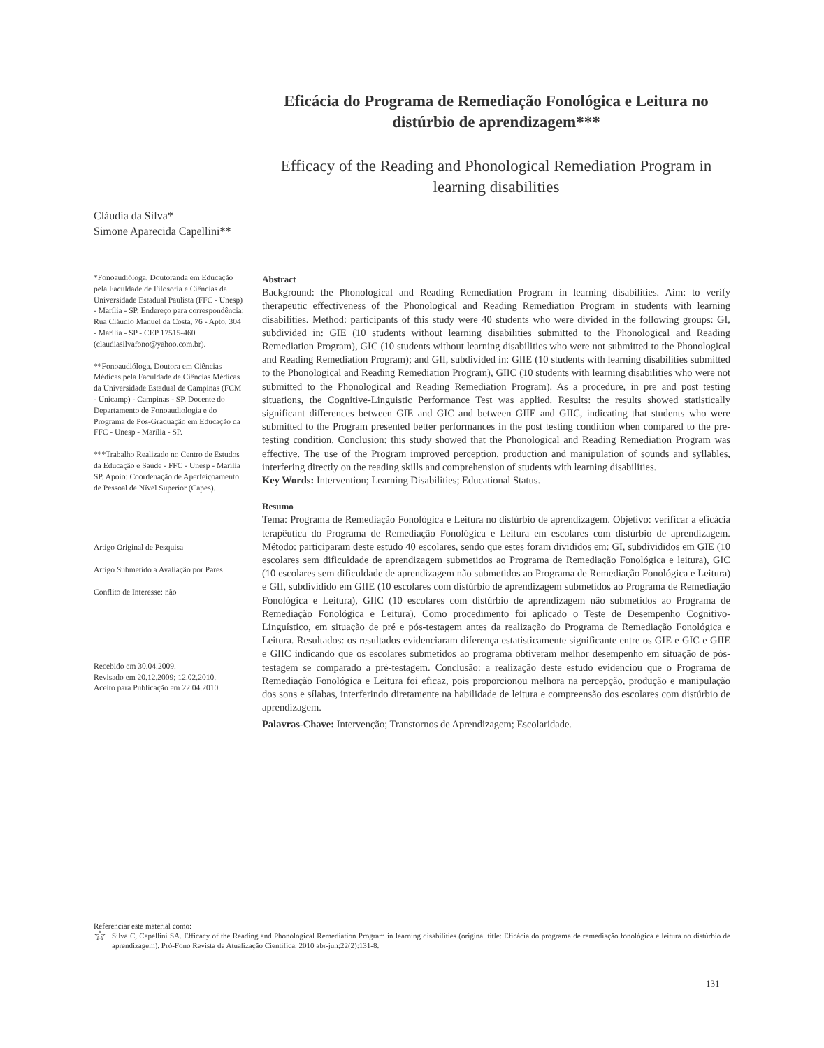Eficácia do Programa de Remediação Fonológica e Leitura no distúrbio de aprendizagem***
Efficacy of the Reading and Phonological Remediation Program in learning disabilities
Cláudia da Silva*
Simone Aparecida Capellini**
*Fonoaudióloga. Doutoranda em Educação pela Faculdade de Filosofia e Ciências da Universidade Estadual Paulista (FFC - Unesp) - Marília - SP. Endereço para correspondência: Rua Cláudio Manuel da Costa, 76 - Apto. 304 - Marília - SP - CEP 17515-460 (claudiasilvafono@yahoo.com.br).
**Fonoaudióloga. Doutora em Ciências Médicas pela Faculdade de Ciências Médicas da Universidade Estadual de Campinas (FCM - Unicamp) - Campinas - SP. Docente do Departamento de Fonoaudiologia e do Programa de Pós-Graduação em Educação da FFC - Unesp - Marília - SP.
***Trabalho Realizado no Centro de Estudos da Educação e Saúde - FFC - Unesp - Marília SP. Apoio: Coordenação de Aperfeiçoamento de Pessoal de Nível Superior (Capes).
Artigo Original de Pesquisa
Artigo Submetido a Avaliação por Pares
Conflito de Interesse: não
Recebido em 30.04.2009.
Revisado em 20.12.2009; 12.02.2010.
Aceito para Publicação em 22.04.2010.
Abstract
Background: the Phonological and Reading Remediation Program in learning disabilities. Aim: to verify therapeutic effectiveness of the Phonological and Reading Remediation Program in students with learning disabilities. Method: participants of this study were 40 students who were divided in the following groups: GI, subdivided in: GIE (10 students without learning disabilities submitted to the Phonological and Reading Remediation Program), GIC (10 students without learning disabilities who were not submitted to the Phonological and Reading Remediation Program); and GII, subdivided in: GIIE (10 students with learning disabilities submitted to the Phonological and Reading Remediation Program), GIIC (10 students with learning disabilities who were not submitted to the Phonological and Reading Remediation Program). As a procedure, in pre and post testing situations, the Cognitive-Linguistic Performance Test was applied. Results: the results showed statistically significant differences between GIE and GIC and between GIIE and GIIC, indicating that students who were submitted to the Program presented better performances in the post testing condition when compared to the pre-testing condition. Conclusion: this study showed that the Phonological and Reading Remediation Program was effective. The use of the Program improved perception, production and manipulation of sounds and syllables, interfering directly on the reading skills and comprehension of students with learning disabilities.
Key Words: Intervention; Learning Disabilities; Educational Status.
Resumo
Tema: Programa de Remediação Fonológica e Leitura no distúrbio de aprendizagem. Objetivo: verificar a eficácia terapêutica do Programa de Remediação Fonológica e Leitura em escolares com distúrbio de aprendizagem. Método: participaram deste estudo 40 escolares, sendo que estes foram divididos em: GI, subdivididos em GIE (10 escolares sem dificuldade de aprendizagem submetidos ao Programa de Remediação Fonológica e leitura), GIC (10 escolares sem dificuldade de aprendizagem não submetidos ao Programa de Remediação Fonológica e Leitura) e GII, subdividido em GIIE (10 escolares com distúrbio de aprendizagem submetidos ao Programa de Remediação Fonológica e Leitura), GIIC (10 escolares com distúrbio de aprendizagem não submetidos ao Programa de Remediação Fonológica e Leitura). Como procedimento foi aplicado o Teste de Desempenho Cognitivo-Linguístico, em situação de pré e pós-testagem antes da realização do Programa de Remediação Fonológica e Leitura. Resultados: os resultados evidenciaram diferença estatisticamente significante entre os GIE e GIC e GIIE e GIIC indicando que os escolares submetidos ao programa obtiveram melhor desempenho em situação de pós-testagem se comparado a pré-testagem. Conclusão: a realização deste estudo evidenciou que o Programa de Remediação Fonológica e Leitura foi eficaz, pois proporcionou melhora na percepção, produção e manipulação dos sons e sílabas, interferindo diretamente na habilidade de leitura e compreensão dos escolares com distúrbio de aprendizagem.
Palavras-Chave: Intervenção; Transtornos de Aprendizagem; Escolaridade.
Referenciar este material como:
☆ Silva C, Capellini SA. Efficacy of the Reading and Phonological Remediation Program in learning disabilities (original title: Eficácia do programa de remediação fonológica e leitura no distúrbio de aprendizagem). Pró-Fono Revista de Atualização Científica. 2010 abr-jun;22(2):131-8.
131